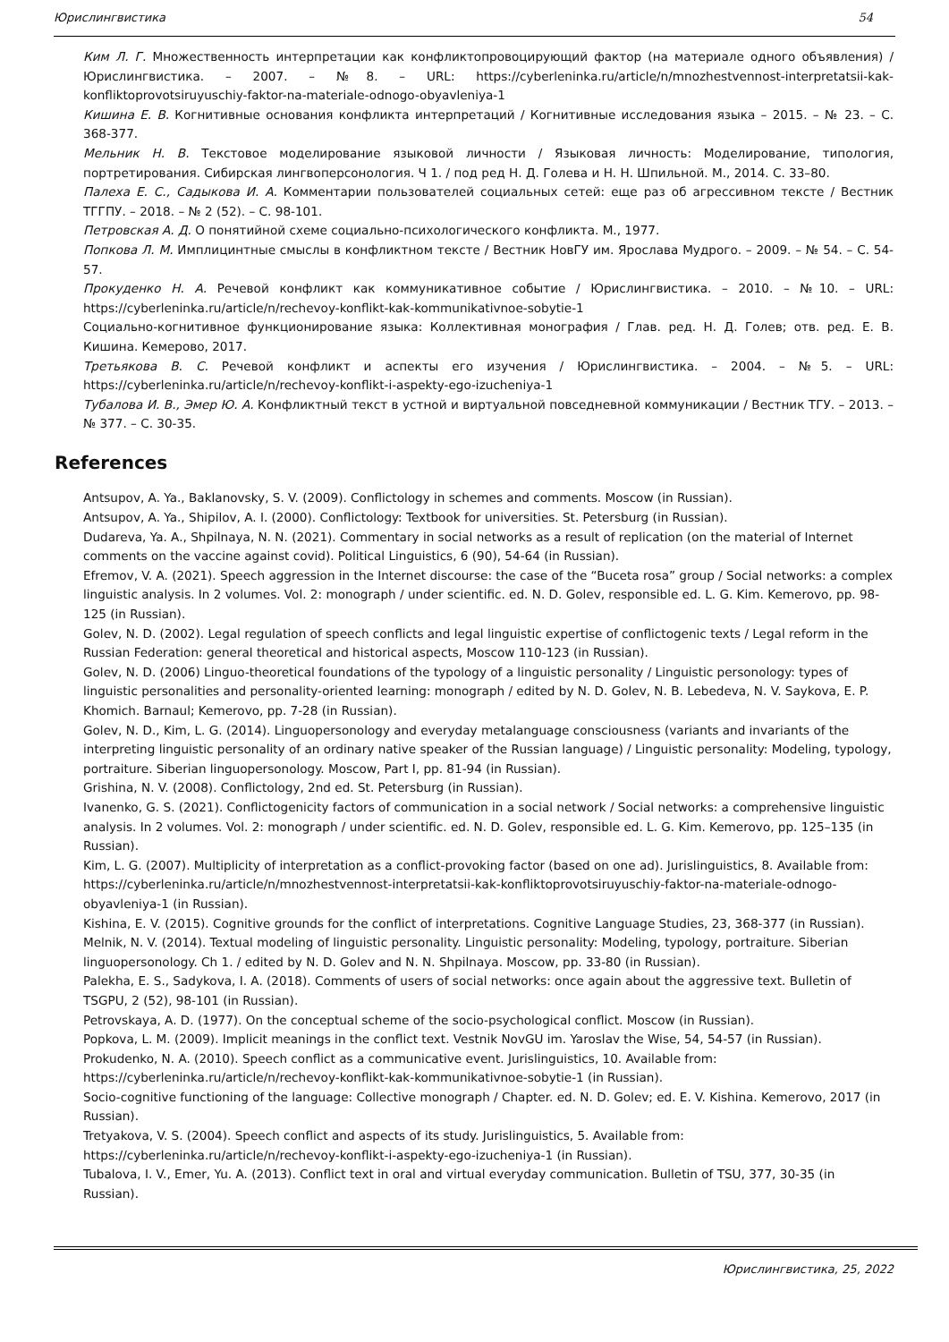Юрислингвистика 54
Ким Л. Г. Множественность интерпретации как конфликтопровоцирующий фактор (на материале одного объявления) / Юрислингвистика. – 2007. – №8. – URL: https://cyberleninka.ru/article/n/mnozhestvennost-interpretatsii-kak-konfliktoprovotsiruyuschiy-faktor-na-materiale-odnogo-obyavleniya-1
Кишина Е. В. Когнитивные основания конфликта интерпретаций / Когнитивные исследования языка – 2015. – № 23. – С. 368-377.
Мельник Н. В. Текстовое моделирование языковой личности / Языковая личность: Моделирование, типология, портретирования. Сибирская лингвоперсонология. Ч 1. / под ред Н. Д. Голева и Н. Н. Шпильной. М., 2014. С. 33–80.
Палеха Е. С., Садыкова И. А. Комментарии пользователей социальных сетей: еще раз об агрессивном тексте / Вестник ТГГПУ. – 2018. – № 2 (52). – С. 98-101.
Петровская А. Д. О понятийной схеме социально-психологического конфликта. М., 1977.
Попкова Л. М. Имплицинтные смыслы в конфликтном тексте / Вестник НовГУ им. Ярослава Мудрого. – 2009. – № 54. – С. 54-57.
Прокуденко Н. А. Речевой конфликт как коммуникативное событие / Юрислингвистика. – 2010. – №10. – URL: https://cyberleninka.ru/article/n/rechevoy-konflikt-kak-kommunikativnoe-sobytie-1
Социально-когнитивное функционирование языка: Коллективная монография / Глав. ред. Н. Д. Голев; отв. ред. Е. В. Кишина. Кемерово, 2017.
Третьякова В. С. Речевой конфликт и аспекты его изучения / Юрислингвистика. – 2004. – №5. – URL: https://cyberleninka.ru/article/n/rechevoy-konflikt-i-aspekty-ego-izucheniya-1
Тубалова И. В., Эмер Ю. А. Конфликтный текст в устной и виртуальной повседневной коммуникации / Вестник ТГУ. – 2013. – № 377. – С. 30-35.
References
Antsupov, A. Ya., Baklanovsky, S. V. (2009). Conflictology in schemes and comments. Moscow (in Russian).
Antsupov, A. Ya., Shipilov, A. I. (2000). Conflictology: Textbook for universities. St. Petersburg (in Russian).
Dudareva, Ya. A., Shpilnaya, N. N. (2021). Commentary in social networks as a result of replication (on the material of Internet comments on the vaccine against covid). Political Linguistics, 6 (90), 54-64 (in Russian).
Efremov, V. A. (2021). Speech aggression in the Internet discourse: the case of the “Buceta rosa” group / Social networks: a complex linguistic analysis. In 2 volumes. Vol. 2: monograph / under scientific. ed. N. D. Golev, responsible ed. L. G. Kim. Kemerovo, pp. 98-125 (in Russian).
Golev, N. D. (2002). Legal regulation of speech conflicts and legal linguistic expertise of conflictogenic texts / Legal reform in the Russian Federation: general theoretical and historical aspects, Moscow 110-123 (in Russian).
Golev, N. D. (2006) Linguo-theoretical foundations of the typology of a linguistic personality / Linguistic personology: types of linguistic personalities and personality-oriented learning: monograph / edited by N. D. Golev, N. B. Lebedeva, N. V. Saykova, E. P. Khomich. Barnaul; Kemerovo, pp. 7-28 (in Russian).
Golev, N. D., Kim, L. G. (2014). Linguopersonology and everyday metalanguage consciousness (variants and invariants of the interpreting linguistic personality of an ordinary native speaker of the Russian language) / Linguistic personality: Modeling, typology, portraiture. Siberian linguopersonology. Moscow, Part I, pp. 81-94 (in Russian).
Grishina, N. V. (2008). Conflictology, 2nd ed. St. Petersburg (in Russian).
Ivanenko, G. S. (2021). Conflictogenicity factors of communication in a social network / Social networks: a comprehensive linguistic analysis. In 2 volumes. Vol. 2: monograph / under scientific. ed. N. D. Golev, responsible ed. L. G. Kim. Kemerovo, pp. 125–135 (in Russian).
Kim, L. G. (2007). Multiplicity of interpretation as a conflict-provoking factor (based on one ad). Jurislinguistics, 8. Available from: https://cyberleninka.ru/article/n/mnozhestvennost-interpretatsii-kak-konfliktoprovotsiruyuschiy-faktor-na-materiale-odnogo-obyavleniya-1 (in Russian).
Kishina, E. V. (2015). Cognitive grounds for the conflict of interpretations. Cognitive Language Studies, 23, 368-377 (in Russian).
Melnik, N. V. (2014). Textual modeling of linguistic personality. Linguistic personality: Modeling, typology, portraiture. Siberian linguopersonology. Ch 1. / edited by N. D. Golev and N. N. Shpilnaya. Moscow, pp. 33-80 (in Russian).
Palekha, E. S., Sadykova, I. A. (2018). Comments of users of social networks: once again about the aggressive text. Bulletin of TSGPU, 2 (52), 98-101 (in Russian).
Petrovskaya, A. D. (1977). On the conceptual scheme of the socio-psychological conflict. Moscow (in Russian).
Popkova, L. M. (2009). Implicit meanings in the conflict text. Vestnik NovGU im. Yaroslav the Wise, 54, 54-57 (in Russian).
Prokudenko, N. A. (2010). Speech conflict as a communicative event. Jurislinguistics, 10. Available from: https://cyberleninka.ru/article/n/rechevoy-konflikt-kak-kommunikativnoe-sobytie-1 (in Russian).
Socio-cognitive functioning of the language: Collective monograph / Chapter. ed. N. D. Golev; ed. E. V. Kishina. Kemerovo, 2017 (in Russian).
Tretyakova, V. S. (2004). Speech conflict and aspects of its study. Jurislinguistics, 5. Available from: https://cyberleninka.ru/article/n/rechevoy-konflikt-i-aspekty-ego-izucheniya-1 (in Russian).
Tubalova, I. V., Emer, Yu. A. (2013). Conflict text in oral and virtual everyday communication. Bulletin of TSU, 377, 30-35 (in Russian).
Юрислингвистика, 25, 2022